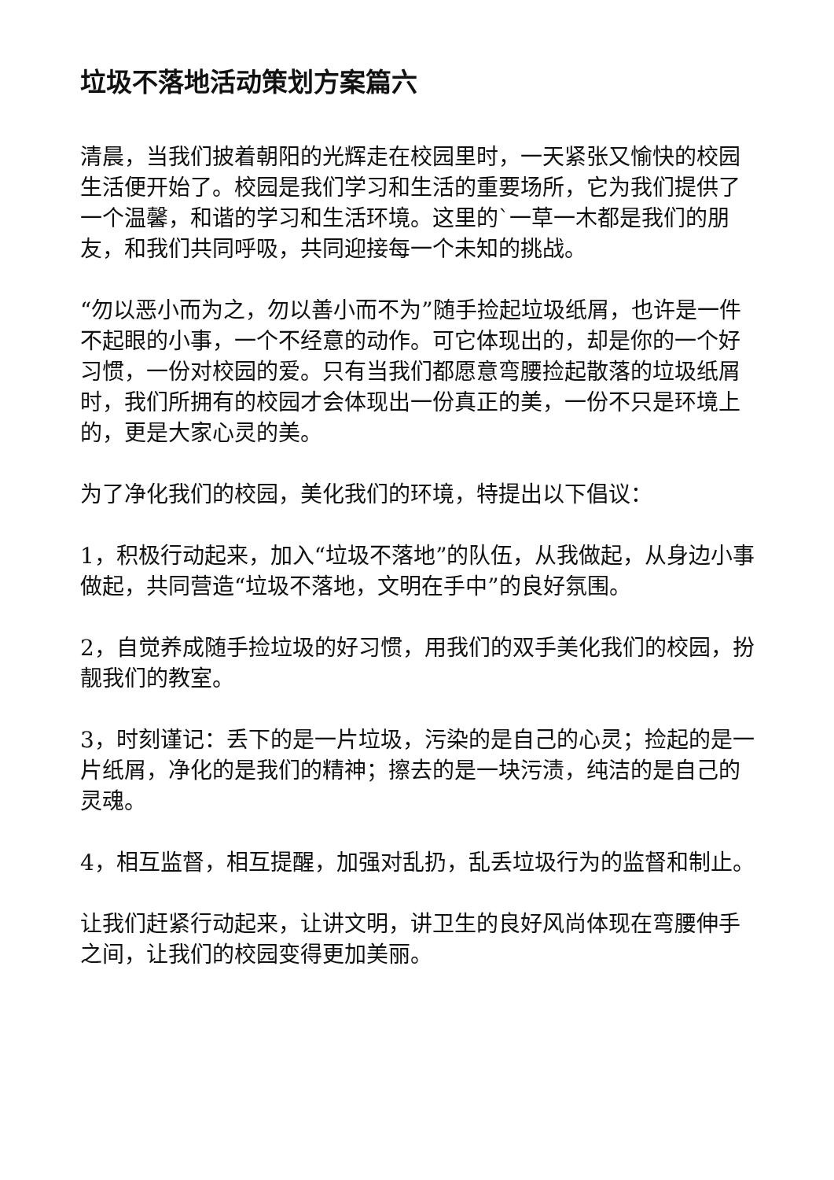垃圾不落地活动策划方案篇六
清晨，当我们披着朝阳的光辉走在校园里时，一天紧张又愉快的校园生活便开始了。校园是我们学习和生活的重要场所，它为我们提供了一个温馨，和谐的学习和生活环境。这里的`一草一木都是我们的朋友，和我们共同呼吸，共同迎接每一个未知的挑战。
“勿以恶小而为之，勿以善小而不为”随手捡起垃圾纸屑，也许是一件不起眼的小事，一个不经意的动作。可它体现出的，却是你的一个好习惯，一份对校园的爱。只有当我们都愿意弯腰捡起散落的垃圾纸屑时，我们所拥有的校园才会体现出一份真正的美，一份不只是环境上的，更是大家心灵的美。
为了净化我们的校园，美化我们的环境，特提出以下倡议：
1，积极行动起来，加入“垃圾不落地”的队伍，从我做起，从身边小事做起，共同营造“垃圾不落地，文明在手中”的良好氛围。
2，自觉养成随手捡垃圾的好习惯，用我们的双手美化我们的校园，扮靓我们的教室。
3，时刻谨记：丢下的是一片垃圾，污染的是自己的心灵；捡起的是一片纸屑，净化的是我们的精神；擦去的是一块污渍，纯洁的是自己的灵魂。
4，相互监督，相互提醒，加强对乱扔，乱丢垃圾行为的监督和制止。
让我们赶紧行动起来，让讲文明，讲卫生的良好风尚体现在弯腰伸手之间，让我们的校园变得更加美丽。